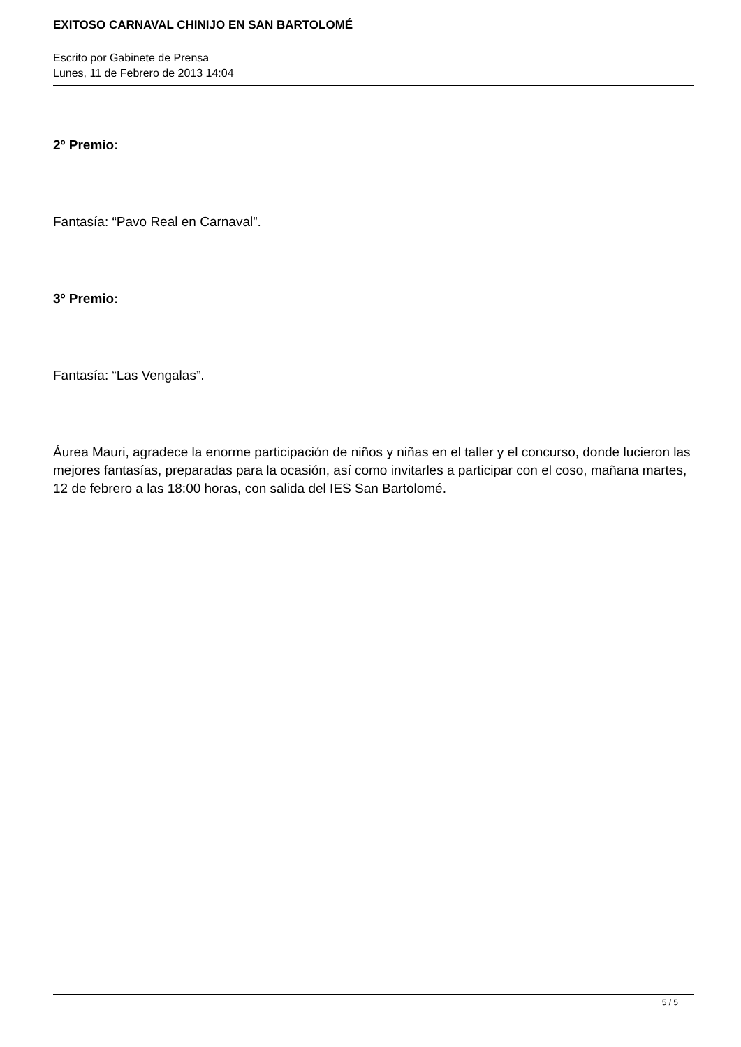EXITOSO CARNAVAL CHINIJO EN SAN BARTOLOMÉ
Escrito por Gabinete de Prensa
Lunes, 11 de Febrero de 2013 14:04
2º Premio:
Fantasía: “Pavo Real en Carnaval”.
3º Premio:
Fantasía: “Las Vengalas”.
Áurea Mauri, agradece la enorme participación de niños y niñas en el taller y el concurso, donde lucieron las mejores fantasías, preparadas para la ocasión, así como invitarles a participar con el coso, mañana martes, 12 de febrero a las 18:00 horas, con salida del IES San Bartolomé.
5 / 5